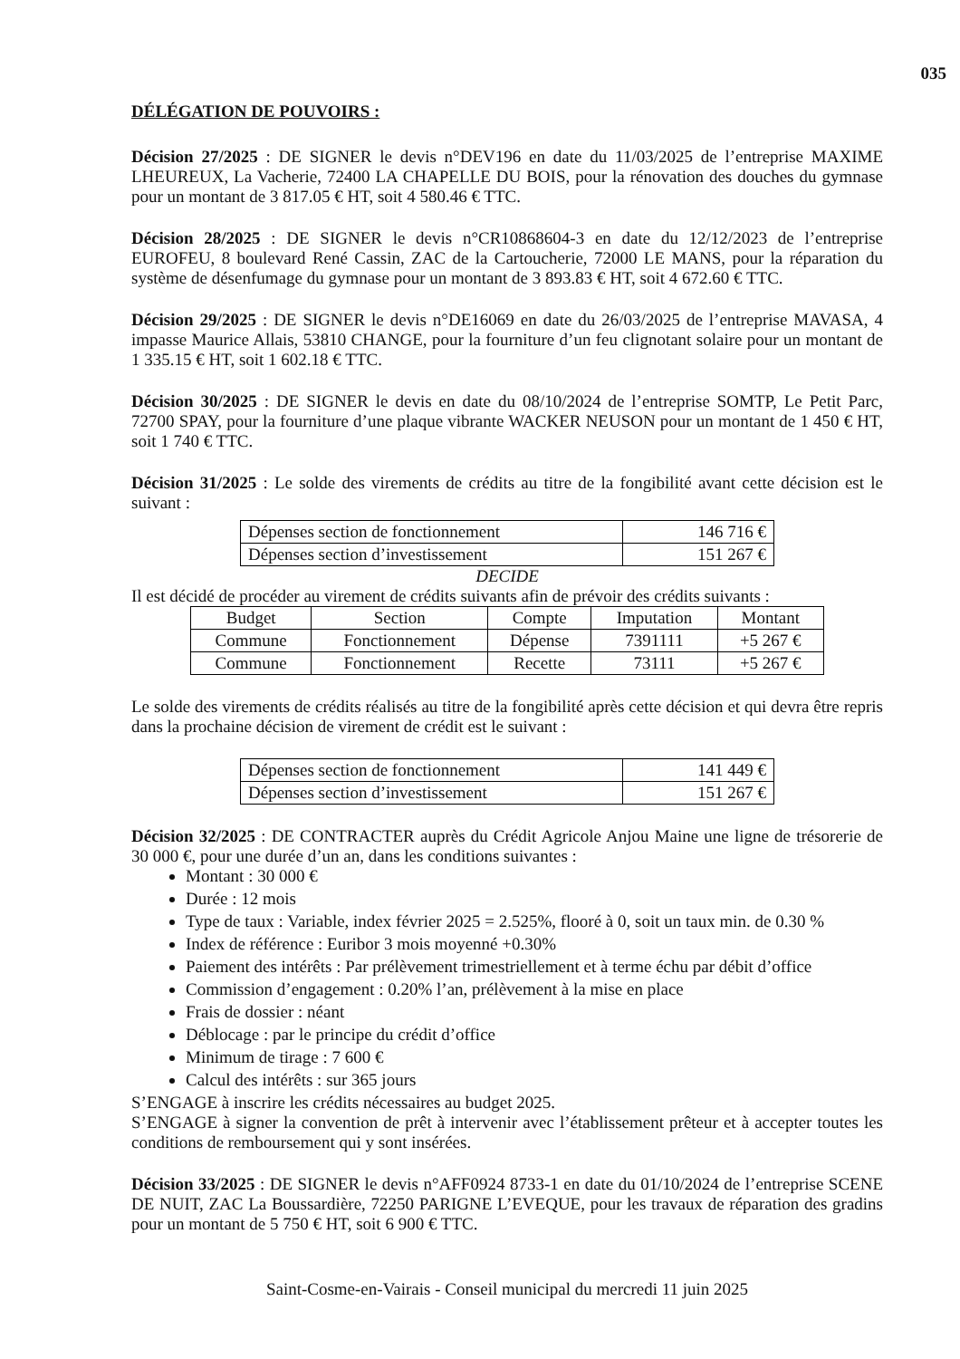035
DÉLÉGATION DE POUVOIRS :
Décision 27/2025 : DE SIGNER le devis n°DEV196 en date du 11/03/2025 de l’entreprise MAXIME LHEUREUX, La Vacherie, 72400 LA CHAPELLE DU BOIS, pour la rénovation des douches du gymnase pour un montant de 3 817.05 € HT, soit 4 580.46 € TTC.
Décision 28/2025 : DE SIGNER le devis n°CR10868604-3 en date du 12/12/2023 de l’entreprise EUROFEU, 8 boulevard René Cassin, ZAC de la Cartoucherie, 72000 LE MANS, pour la réparation du système de désenfumage du gymnase pour un montant de 3 893.83 € HT, soit 4 672.60 € TTC.
Décision 29/2025 : DE SIGNER le devis n°DE16069 en date du 26/03/2025 de l’entreprise MAVASA, 4 impasse Maurice Allais, 53810 CHANGE, pour la fourniture d’un feu clignotant solaire pour un montant de 1 335.15 € HT, soit 1 602.18 € TTC.
Décision 30/2025 : DE SIGNER le devis en date du 08/10/2024 de l’entreprise SOMTP, Le Petit Parc, 72700 SPAY, pour la fourniture d’une plaque vibrante WACKER NEUSON pour un montant de 1 450 € HT, soit 1 740 € TTC.
Décision 31/2025 : Le solde des virements de crédits au titre de la fongibilité avant cette décision est le suivant :
| Dépenses section de fonctionnement | 146 716 € |
| Dépenses section d’investissement | 151 267 € |
DECIDE
Il est décidé de procéder au virement de crédits suivants afin de prévoir des crédits suivants :
| Budget | Section | Compte | Imputation | Montant |
| Commune | Fonctionnement | Dépense | 7391111 | +5 267 € |
| Commune | Fonctionnement | Recette | 73111 | +5 267 € |
Le solde des virements de crédits réalisés au titre de la fongibilité après cette décision et qui devra être repris dans la prochaine décision de virement de crédit est le suivant :
| Dépenses section de fonctionnement | 141 449 € |
| Dépenses section d’investissement | 151 267 € |
Décision 32/2025 : DE CONTRACTER auprès du Crédit Agricole Anjou Maine une ligne de trésorerie de 30 000 €, pour une durée d’un an, dans les conditions suivantes :
Montant : 30 000 €
Durée : 12 mois
Type de taux : Variable, index février 2025 = 2.525%, flooré à 0, soit un taux min. de 0.30 %
Index de référence : Euribor 3 mois moyenné +0.30%
Paiement des intérêts : Par prélèvement trimestriellement et à terme échu par débit d’office
Commission d’engagement : 0.20% l’an, prélèvement à la mise en place
Frais de dossier : néant
Déblocage : par le principe du crédit d’office
Minimum de tirage : 7 600 €
Calcul des intérêts : sur 365 jours
S’ENGAGE à inscrire les crédits nécessaires au budget 2025.
S’ENGAGE à signer la convention de prêt à intervenir avec l’établissement prêteur et à accepter toutes les conditions de remboursement qui y sont insérées.
Décision 33/2025 : DE SIGNER le devis n°AFF0924 8733-1 en date du 01/10/2024 de l’entreprise SCENE DE NUIT, ZAC La Boussardière, 72250 PARIGNE L’EVEQUE, pour les travaux de réparation des gradins pour un montant de 5 750 € HT, soit 6 900 € TTC.
Saint-Cosme-en-Vairais - Conseil municipal du mercredi 11 juin 2025